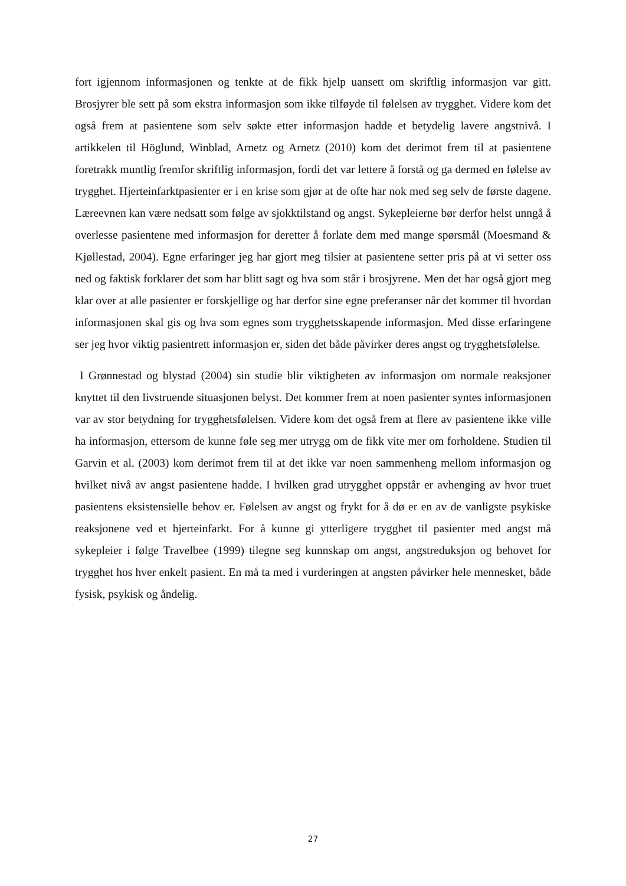fort igjennom informasjonen og tenkte at de fikk hjelp uansett om skriftlig informasjon var gitt. Brosjyrer ble sett på som ekstra informasjon som ikke tilføyde til følelsen av trygghet. Videre kom det også frem at pasientene som selv søkte etter informasjon hadde et betydelig lavere angstnivå. I artikkelen til Höglund, Winblad, Arnetz og Arnetz (2010) kom det derimot frem til at pasientene foretrakk muntlig fremfor skriftlig informasjon, fordi det var lettere å forstå og ga dermed en følelse av trygghet. Hjerteinfarktpasienter er i en krise som gjør at de ofte har nok med seg selv de første dagene. Læreevnen kan være nedsatt som følge av sjokktilstand og angst. Sykepleierne bør derfor helst unngå å overlesse pasientene med informasjon for deretter å forlate dem med mange spørsmål (Moesmand & Kjøllestad, 2004). Egne erfaringer jeg har gjort meg tilsier at pasientene setter pris på at vi setter oss ned og faktisk forklarer det som har blitt sagt og hva som står i brosjyrene. Men det har også gjort meg klar over at alle pasienter er forskjellige og har derfor sine egne preferanser når det kommer til hvordan informasjonen skal gis og hva som egnes som trygghetsskapende informasjon. Med disse erfaringene ser jeg hvor viktig pasientrett informasjon er, siden det både påvirker deres angst og trygghetsfølelse.
I Grønnestad og blystad (2004) sin studie blir viktigheten av informasjon om normale reaksjoner knyttet til den livstruende situasjonen belyst. Det kommer frem at noen pasienter syntes informasjonen var av stor betydning for trygghetsfølelsen. Videre kom det også frem at flere av pasientene ikke ville ha informasjon, ettersom de kunne føle seg mer utrygg om de fikk vite mer om forholdene. Studien til Garvin et al. (2003) kom derimot frem til at det ikke var noen sammenheng mellom informasjon og hvilket nivå av angst pasientene hadde. I hvilken grad utrygghet oppstår er avhenging av hvor truet pasientens eksistensielle behov er. Følelsen av angst og frykt for å dø er en av de vanligste psykiske reaksjonene ved et hjerteinfarkt. For å kunne gi ytterligere trygghet til pasienter med angst må sykepleier i følge Travelbee (1999) tilegne seg kunnskap om angst, angstreduksjon og behovet for trygghet hos hver enkelt pasient. En må ta med i vurderingen at angsten påvirker hele mennesket, både fysisk, psykisk og åndelig.
27